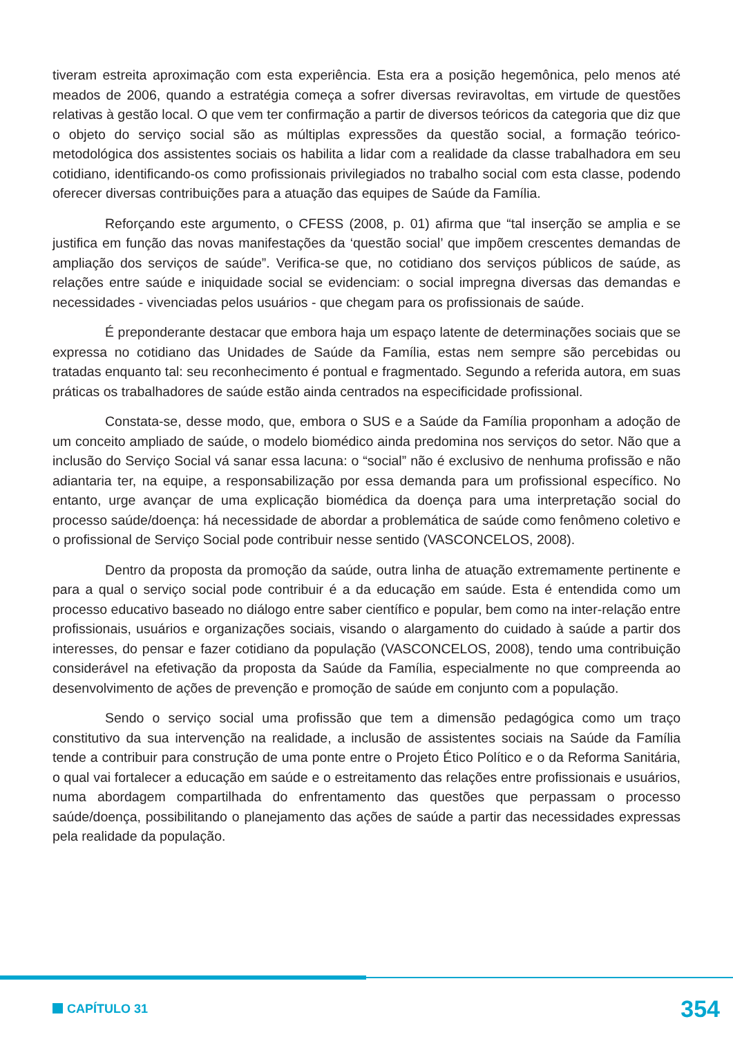tiveram estreita aproximação com esta experiência. Esta era a posição hegemônica, pelo menos até meados de 2006, quando a estratégia começa a sofrer diversas reviravoltas, em virtude de questões relativas à gestão local. O que vem ter confirmação a partir de diversos teóricos da categoria que diz que o objeto do serviço social são as múltiplas expressões da questão social, a formação teórico-metodológica dos assistentes sociais os habilita a lidar com a realidade da classe trabalhadora em seu cotidiano, identificando-os como profissionais privilegiados no trabalho social com esta classe, podendo oferecer diversas contribuições para a atuação das equipes de Saúde da Família.
Reforçando este argumento, o CFESS (2008, p. 01) afirma que “tal inserção se amplia e se justifica em função das novas manifestações da ‘questão social’ que impõem crescentes demandas de ampliação dos serviços de saúde”. Verifica-se que, no cotidiano dos serviços públicos de saúde, as relações entre saúde e iniquidade social se evidenciam: o social impregna diversas das demandas e necessidades - vivenciadas pelos usuários - que chegam para os profissionais de saúde.
É preponderante destacar que embora haja um espaço latente de determinações sociais que se expressa no cotidiano das Unidades de Saúde da Família, estas nem sempre são percebidas ou tratadas enquanto tal: seu reconhecimento é pontual e fragmentado. Segundo a referida autora, em suas práticas os trabalhadores de saúde estão ainda centrados na especificidade profissional.
Constata-se, desse modo, que, embora o SUS e a Saúde da Família proponham a adoção de um conceito ampliado de saúde, o modelo biomédico ainda predomina nos serviços do setor. Não que a inclusão do Serviço Social vá sanar essa lacuna: o “social” não é exclusivo de nenhuma profissão e não adiantaria ter, na equipe, a responsabilização por essa demanda para um profissional específico. No entanto, urge avançar de uma explicação biomédica da doença para uma interpretação social do processo saúde/doença: há necessidade de abordar a problemática de saúde como fenômeno coletivo e o profissional de Serviço Social pode contribuir nesse sentido (VASCONCELOS, 2008).
Dentro da proposta da promoção da saúde, outra linha de atuação extremamente pertinente e para a qual o serviço social pode contribuir é a da educação em saúde. Esta é entendida como um processo educativo baseado no diálogo entre saber científico e popular, bem como na inter-relação entre profissionais, usuários e organizações sociais, visando o alargamento do cuidado à saúde a partir dos interesses, do pensar e fazer cotidiano da população (VASCONCELOS, 2008), tendo uma contribuição considerável na efetivação da proposta da Saúde da Família, especialmente no que compreenda ao desenvolvimento de ações de prevenção e promoção de saúde em conjunto com a população.
Sendo o serviço social uma profissão que tem a dimensão pedagógica como um traço constitutivo da sua intervenção na realidade, a inclusão de assistentes sociais na Saúde da Família tende a contribuir para construção de uma ponte entre o Projeto Ético Político e o da Reforma Sanitária, o qual vai fortalecer a educação em saúde e o estreitamento das relações entre profissionais e usuários, numa abordagem compartilhada do enfrentamento das questões que perpassam o processo saúde/doença, possibilitando o planejamento das ações de saúde a partir das necessidades expressas pela realidade da população.
CAPÍTULO 31 354